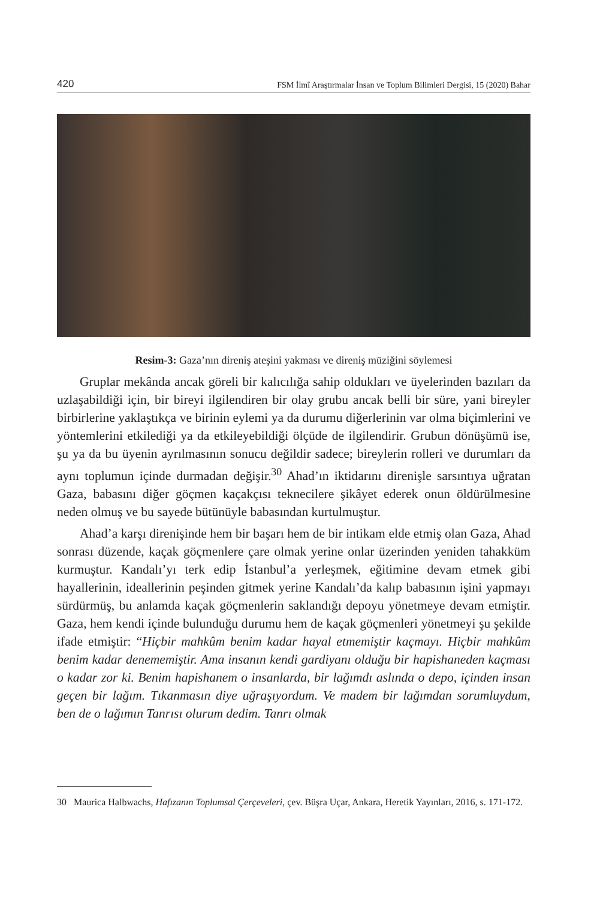420 FSM İlmî Araştırmalar İnsan ve Toplum Bilimleri Dergisi, 15 (2020) Bahar
Resim-3: Gaza’nın direniş ateşini yakması ve direniş müziğini söylemesi
Gruplar mekânda ancak göreli bir kalıcılığa sahip oldukları ve üyelerinden bazıları da uzlaşabildiği için, bir bireyi ilgilendiren bir olay grubu ancak belli bir süre, yani bireyler birbirlerine yaklaştıkça ve birinin eylemi ya da durumu diğerlerinin var olma biçimlerini ve yöntemlerini etkilediği ya da etkileyebildiği ölçüde de ilgilendirir. Grubun dönüşümü ise, şu ya da bu üyenin ayrılmasının sonucu değildir sadece; bireylerin rolleri ve durumları da aynı toplumun içinde durmadan değişir.<sup>30</sup> Ahad’ın iktidarını direnişle sarsıntıya uğratan Gaza, babasını diğer göçmen kaçakçısı teknecilere şikâyet ederek onun öldürülmesine neden olmuş ve bu sayede bütünüyle babasından kurtulmuştur.
Ahad’a karşı direnişinde hem bir başarı hem de bir intikam elde etmiş olan Gaza, Ahad sonrası düzende, kaçak göçmenlere çare olmak yerine onlar üzerinden yeniden tahakküm kurmuştur. Kandalı’yı terk edip İstanbul’a yerleşmek, eğitimine devam etmek gibi hayallerinin, ideallerinin peşinden gitmek yerine Kandalı’da kalıp babasının işini yapmayı sürdürmüş, bu anlamda kaçak göçmenlerin saklandığı depoyu yönetmeye devam etmiştir. Gaza, hem kendi içinde bulunduğu durumu hem de kaçak göçmenleri yönetmeyi şu şekilde ifade etmiştir: “Hiçbir mahkûm benim kadar hayal etmemiştir kaçmayı. Hiçbir mahkûm benim kadar denememiştir. Ama insanın kendi gardiyanı olduğu bir hapishaneden kaçması o kadar zor ki. Benim hapishanem o insanlarda, bir lağımdı aslında o depo, içinden insan geçen bir lağım. Tıkanmasın diye uğraşıyordum. Ve madem bir lağımdan sorumluydum, ben de o lağımın Tanrısı olurum dedim. Tanrı olmak
30 Maurica Halbwachs, Hafızanın Toplumsal Çerçeveleri, çev. Büşra Uçar, Ankara, Heretik Yayınları, 2016, s. 171-172.